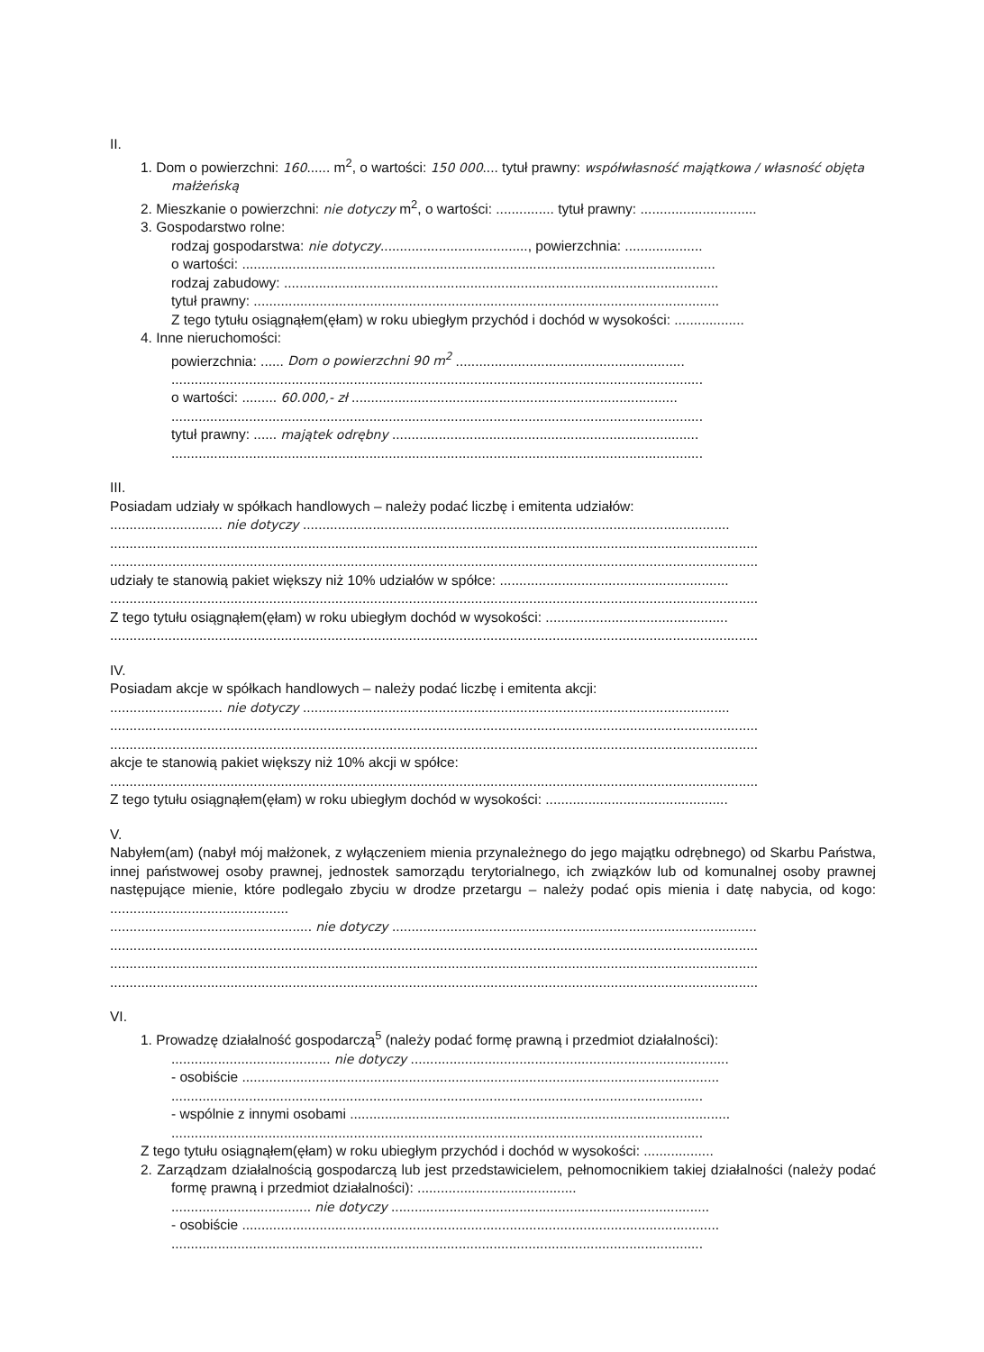II.
1. Dom o powierzchni: 160...... m<sup>2</sup>, o wartości: 150 000.... tytuł prawny: współwłasność majątkowa / własność objęta małżeńską
2. Mieszkanie o powierzchni: nie dotyczy m<sup>2</sup>, o wartości: ............... tytuł prawny: ..............................
3. Gospodarstwo rolne:
rodzaj gospodarstwa: nie dotyczy......................................, powierzchnia: ....................
o wartości: ..........................................................................................................................
rodzaj zabudowy: ................................................................................................................
tytuł prawny: ........................................................................................................................
Z tego tytułu osiągnąłem(ęłam) w roku ubiegłym przychód i dochód w wysokości: ..................
4. Inne nieruchomości:
powierzchnia: ...... Dom o powierzchni 90 m<sup>2</sup> ...........................................................
.........................................................................................................................................
o wartości: ......... 60.000,- zł ....................................................................................
.........................................................................................................................................
tytuł prawny: ...... majątek odrębny ...............................................................................
.........................................................................................................................................
III.
Posiadam udziały w spółkach handlowych – należy podać liczbę i emitenta udziałów:
............................. nie dotyczy ..............................................................................................................
.......................................................................................................................................................................
.......................................................................................................................................................................
udziały te stanowią pakiet większy niż 10% udziałów w spółce: ...........................................................
.......................................................................................................................................................................
Z tego tytułu osiągnąłem(ęłam) w roku ubiegłym dochód w wysokości: ...............................................
.......................................................................................................................................................................
IV.
Posiadam akcje w spółkach handlowych – należy podać liczbę i emitenta akcji:
............................. nie dotyczy ..............................................................................................................
.......................................................................................................................................................................
.......................................................................................................................................................................
akcje te stanowią pakiet większy niż 10% akcji w spółce:
.......................................................................................................................................................................
Z tego tytułu osiągnąłem(ęłam) w roku ubiegłym dochód w wysokości: ...............................................
V.
Nabyłem(am) (nabył mój małżonek, z wyłączeniem mienia przynależnego do jego majątku odrębnego) od Skarbu Państwa, innej państwowej osoby prawnej, jednostek samorządu terytorialnego, ich związków lub od komunalnej osoby prawnej następujące mienie, które podlegało zbyciu w drodze przetargu – należy podać opis mienia i datę nabycia, od kogo: ..............................................
.................................................... nie dotyczy ..............................................................................................
.......................................................................................................................................................................
.......................................................................................................................................................................
.......................................................................................................................................................................
VI.
1. Prowadzę działalność gospodarczą<sup>5</sup> (należy podać formę prawną i przedmiot działalności):
......................................... nie dotyczy ..................................................................................
- osobiście ...........................................................................................................................
.........................................................................................................................................
- wspólnie z innymi osobami ..................................................................................................
.........................................................................................................................................
Z tego tytułu osiągnąłem(ęłam) w roku ubiegłym przychód i dochód w wysokości: ..................
2. Zarządzam działalnością gospodarczą lub jest przedstawicielem, pełnomocnikiem takiej działalności (należy podać formę prawną i przedmiot działalności): .........................................
.................................... nie dotyczy ..................................................................................
- osobiście ...........................................................................................................................
.........................................................................................................................................